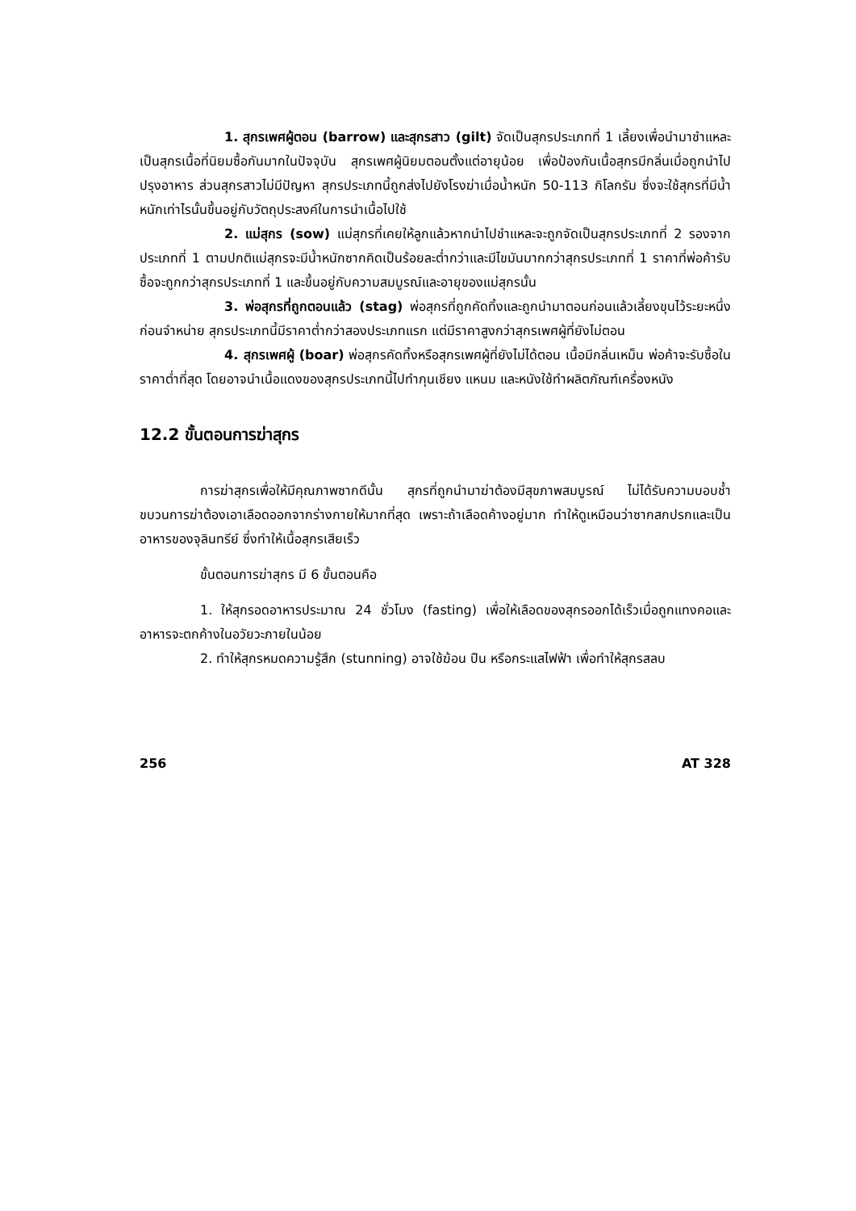1. สุกรเพศผู้ตอน (barrow) และสุกรสาว (gilt) จัดเป็นสุกรประเภทที่ 1 เลี้ยงเพื่อนำมาชำแหละเป็นสุกรเนื้อที่นิยมซื้อกันมากในปัจจุบัน สุกรเพศผู้นิยมตอนตั้งแต่อายุน้อย เพื่อป้องกันเนื้อสุกรมีกลิ่นเมื่อถูกนำไปปรุงอาหาร ส่วนสุกรสาวไม่มีปัญหา สุกรประเภทนี้ถูกส่งไปยังโรงฆ่าเมื่อน้ำหนัก 50-113 กิโลกรัม ซึ่งจะใช้สุกรที่มีน้ำหนักเท่าไรนั้นขึ้นอยู่กับวัตถุประสงค์ในการนำเนื้อไปใช้
2. แม่สุกร (sow) แม่สุกรที่เคยให้ลูกแล้วหากนำไปชำแหละจะถูกจัดเป็นสุกรประเภทที่ 2 รองจากประเภทที่ 1 ตามปกติแม่สุกรจะมีน้ำหนักซากคิดเป็นร้อยละต่ำกว่าและมีไขมันมากกว่าสุกรประเภทที่ 1 ราคาที่พ่อค้ารับซื้อจะถูกกว่าสุกรประเภทที่ 1 และขึ้นอยู่กับความสมบูรณ์และอายุของแม่สุกรนั้น
3. พ่อสุกรที่ถูกตอนแล้ว (stag) พ่อสุกรที่ถูกคัดทิ้งและถูกนำมาตอนก่อนแล้วเลี้ยงขุนไว้ระยะหนึ่งก่อนจำหน่าย สุกรประเภทนี้มีราคาต่ำกว่าสองประเภทแรก แต่มีราคาสูงกว่าสุกรเพศผู้ที่ยังไม่ตอน
4. สุกรเพศผู้ (boar) พ่อสุกรคัดทิ้งหรือสุกรเพศผู้ที่ยังไม่ได้ตอน เนื้อมีกลิ่นเหม็น พ่อค้าจะรับซื้อในราคาต่ำที่สุด โดยอาจนำเนื้อแดงของสุกรประเภทนี้ไปทำกุนเชียง แหนม และหนังใช้ทำผลิตภัณฑ์เครื่องหนัง
12.2 ขั้นตอนการฆ่าสุกร
การฆ่าสุกรเพื่อให้มีคุณภาพซากดีนั้น สุกรที่ถูกนำมาฆ่าต้องมีสุขภาพสมบูรณ์ ไม่ได้รับความบอบช้ำ ขบวนการฆ่าต้องเอาเลือดออกจากร่างกายให้มากที่สุด เพราะถ้าเลือดค้างอยู่มาก ทำให้ดูเหมือนว่าซากสกปรกและเป็นอาหารของจุลินทรีย์ ซึ่งทำให้เนื้อสุกรเสียเร็ว
ขั้นตอนการฆ่าสุกร มี 6 ขั้นตอนคือ
1. ให้สุกรอดอาหารประมาณ 24 ชั่วโมง (fasting) เพื่อให้เลือดของสุกรออกได้เร็วเมื่อถูกแทงคอและอาหารจะตกค้างในอวัยวะภายในน้อย
2. ทำให้สุกรหมดความรู้สึก (stunning) อาจใช้ฆ้อน ปืน หรือกระแสไฟฟ้า เพื่อทำให้สุกรสลบ
256 AT 328